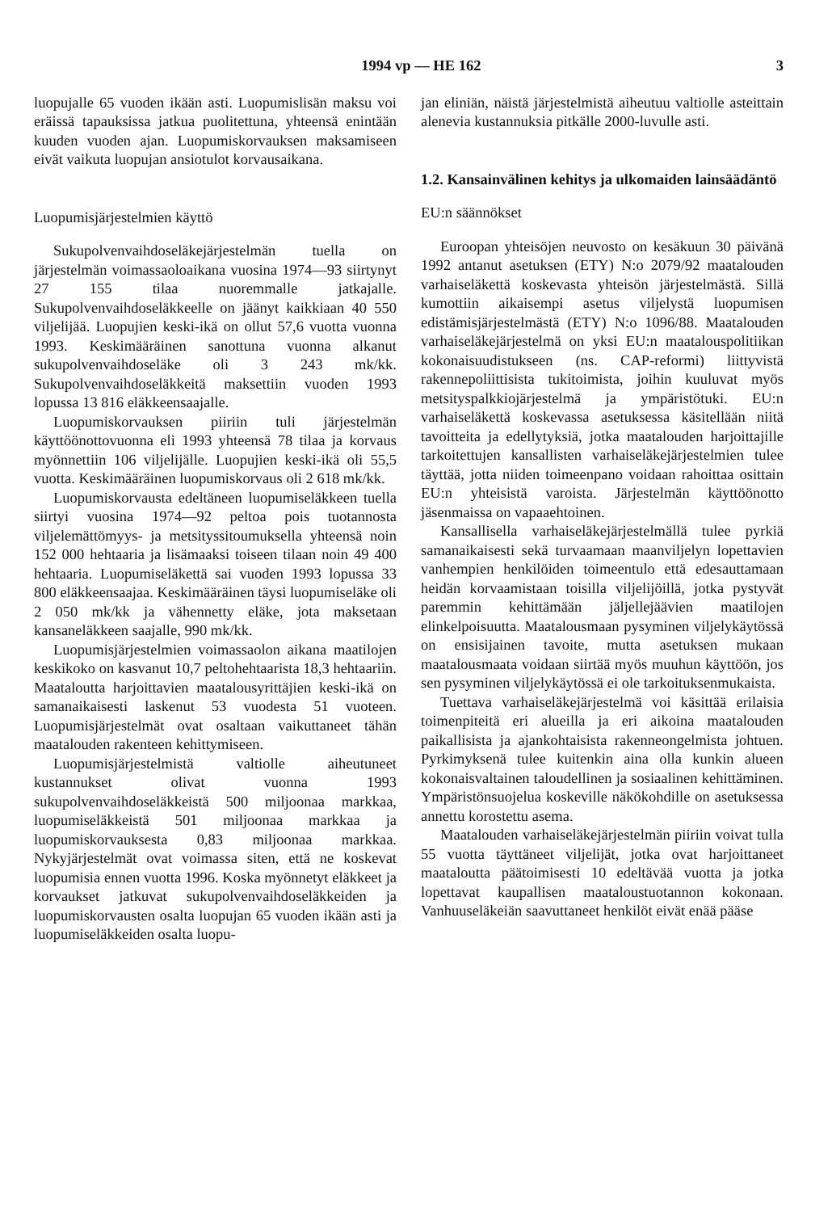1994 vp — HE 162 3
luopujalle 65 vuoden ikään asti. Luopumislisän maksu voi eräissä tapauksissa jatkua puolitettuna, yhteensä enintään kuuden vuoden ajan. Luopumiskorvauksen maksamiseen eivät vaikuta luopujan ansiotulot korvausaikana.
Luopumisjärjestelmien käyttö
Sukupolvenvaihdoseläkejärjestelmän tuella on järjestelmän voimassaoloaikana vuosina 1974—93 siirtynyt 27 155 tilaa nuoremmalle jatkajalle. Sukupolvenvaihdoseläkkeelle on jäänyt kaikkiaan 40 550 viljelijää. Luopujien keski-ikä on ollut 57,6 vuotta vuonna 1993. Keskimääräinen sanottuna vuonna alkanut sukupolvenvaihdoseläke oli 3 243 mk/kk. Sukupolvenvaihdoseläkkeitä maksettiin vuoden 1993 lopussa 13 816 eläkkeensaajalle.
Luopumiskorvauksen piiriin tuli järjestelmän käyttöönottovuonna eli 1993 yhteensä 78 tilaa ja korvaus myönnettiin 106 viljelijälle. Luopujien keski-ikä oli 55,5 vuotta. Keskimääräinen luopumiskorvaus oli 2 618 mk/kk.
Luopumiskorvausta edeltäneen luopumiseläkkeen tuella siirtyi vuosina 1974—92 peltoa pois tuotannosta viljelemättömyys- ja metsityssitoumuksella yhteensä noin 152 000 hehtaaria ja lisämaaksi toiseen tilaan noin 49 400 hehtaaria. Luopumiseläkettä sai vuoden 1993 lopussa 33 800 eläkkeensaajaa. Keskimääräinen täysi luopumiseläke oli 2 050 mk/kk ja vähennetty eläke, jota maksetaan kansaneläkkeen saajalle, 990 mk/kk.
Luopumisjärjestelmien voimassaolon aikana maatilojen keskikoko on kasvanut 10,7 peltohehtaarista 18,3 hehtaariin. Maataloutta harjoittavien maatalousyrittäjien keski-ikä on samanaikaisesti laskenut 53 vuodesta 51 vuoteen. Luopumisjärjestelmät ovat osaltaan vaikuttaneet tähän maatalouden rakenteen kehittymiseen.
Luopumisjärjestelmistä valtiolle aiheutuneet kustannukset olivat vuonna 1993 sukupolvenvaihdoseläkkeistä 500 miljoonaa markkaa, luopumiseläkkeistä 501 miljoonaa markkaa ja luopumiskorvauksesta 0,83 miljoonaa markkaa. Nykyjärjestelmät ovat voimassa siten, että ne koskevat luopumisia ennen vuotta 1996. Koska myönnetyt eläkkeet ja korvaukset jatkuvat sukupolvenvaihdoseläkkeiden ja luopumiskorvausten osalta luopujan 65 vuoden ikään asti ja luopumiseläkkeiden osalta luopu-
jan eliniän, näistä järjestelmistä aiheutuu valtiolle asteittain alenevia kustannuksia pitkälle 2000-luvulle asti.
1.2. Kansainvälinen kehitys ja ulkomaiden lainsäädäntö
EU:n säännökset
Euroopan yhteisöjen neuvosto on kesäkuun 30 päivänä 1992 antanut asetuksen (ETY) N:o 2079/92 maatalouden varhaiseläkettä koskevasta yhteisön järjestelmästä. Sillä kumottiin aikaisempi asetus viljelystä luopumisen edistämisjärjestelmästä (ETY) N:o 1096/88. Maatalouden varhaiseläkejärjestelmä on yksi EU:n maatalouspolitiikan kokonaisuudistukseen (ns. CAP-reformi) liittyvistä rakennepoliittisista tukitoimista, joihin kuuluvat myös metsityspalkkiojärjestelmä ja ympäristötuki. EU:n varhaiseläkettä koskevassa asetuksessa käsitellään niitä tavoitteita ja edellytyksiä, jotka maatalouden harjoittajille tarkoitettujen kansallisten varhaiseläkejärjestelmien tulee täyttää, jotta niiden toimeenpano voidaan rahoittaa osittain EU:n yhteisistä varoista. Järjestelmän käyttöönotto jäsenmaissa on vapaaehtoinen.
Kansallisella varhaiseläkejärjestelmällä tulee pyrkiä samanaikaisesti sekä turvaamaan maanviljelyn lopettavien vanhempien henkilöiden toimeentulo että edesauttamaan heidän korvaamistaan toisilla viljelijöillä, jotka pystyvät paremmin kehittämään jäljellejäävien maatilojen elinkelpoisuutta. Maatalousmaan pysyminen viljelykäytössä on ensisijainen tavoite, mutta asetuksen mukaan maatalousmaata voidaan siirtää myös muuhun käyttöön, jos sen pysyminen viljelykäytössä ei ole tarkoituksenmukaista.
Tuettava varhaiseläkejärjestelmä voi käsittää erilaisia toimenpiteitä eri alueilla ja eri aikoina maatalouden paikallisista ja ajankohtaisista rakenneongelmista johtuen. Pyrkimyksenä tulee kuitenkin aina olla kunkin alueen kokonaisvaltainen taloudellinen ja sosiaalinen kehittäminen. Ympäristönsuojelua koskeville näkökohdille on asetuksessa annettu korostettu asema.
Maatalouden varhaiseläkejärjestelmän piiriin voivat tulla 55 vuotta täyttäneet viljelijät, jotka ovat harjoittaneet maataloutta päätoimisesti 10 edeltävää vuotta ja jotka lopettavat kaupallisen maataloustuotannon kokonaan. Vanhuuseläkeiän saavuttaneet henkilöt eivät enää pääse